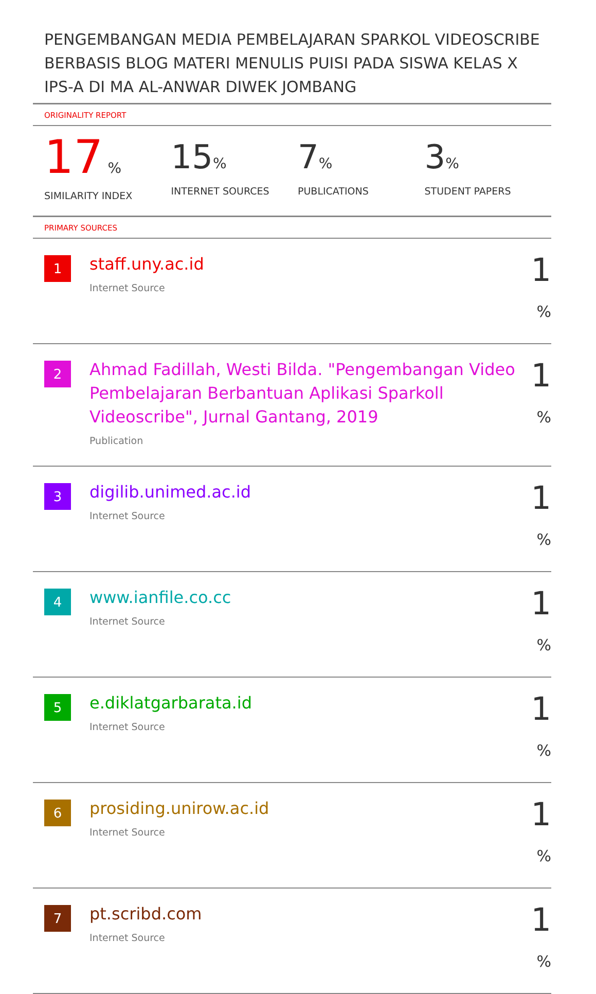PENGEMBANGAN MEDIA PEMBELAJARAN SPARKOL VIDEOSCRIBE BERBASIS BLOG MATERI MENULIS PUISI PADA SISWA KELAS X IPS-A DI MA AL-ANWAR DIWEK JOMBANG
ORIGINALITY REPORT
17 %
SIMILARITY INDEX
15%
INTERNET SOURCES
7%
PUBLICATIONS
3%
STUDENT PAPERS
PRIMARY SOURCES
| 1 | staff.uny.ac.id Internet Source | 1 % |
| 2 | Ahmad Fadillah, Westi Bilda. "Pengembangan Video Pembelajaran Berbantuan Aplikasi Sparkoll Videoscribe", Jurnal Gantang, 2019 Publication | 1 % |
| 3 | digilib.unimed.ac.id Internet Source | 1 % |
| 4 | www.ianfile.co.cc Internet Source | 1 % |
| 5 | e.diklatgarbarata.id Internet Source | 1 % |
| 6 | prosiding.unirow.ac.id Internet Source | 1 % |
| 7 | pt.scribd.com Internet Source | 1 % |